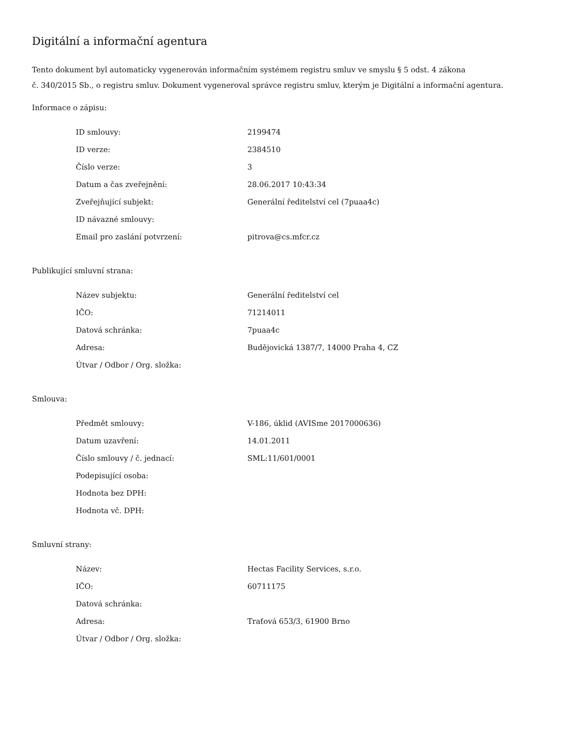Digitální a informační agentura
Tento dokument byl automaticky vygenerován informačním systémem registru smluv ve smyslu § 5 odst. 4 zákona
č. 340/2015 Sb., o registru smluv. Dokument vygeneroval správce registru smluv, kterým je Digitální a informační agentura.
Informace o zápisu:
| ID smlouvy: | 2199474 |
| ID verze: | 2384510 |
| Číslo verze: | 3 |
| Datum a čas zveřejnění: | 28.06.2017 10:43:34 |
| Zveřejňující subjekt: | Generální ředitelství cel (7puaa4c) |
| ID návazné smlouvy: | |
| Email pro zaslání potvrzení: | pitrova@cs.mfcr.cz |
Publikující smluvní strana:
| Název subjektu: | Generální ředitelství cel |
| IČO: | 71214011 |
| Datová schránka: | 7puaa4c |
| Adresa: | Budějovická 1387/7, 14000 Praha 4, CZ |
| Útvar / Odbor / Org. složka: | |
Smlouva:
| Předmět smlouvy: | V-186, úklid (AVISme 2017000636) |
| Datum uzavření: | 14.01.2011 |
| Číslo smlouvy / č. jednací: | SML:11/601/0001 |
| Podepisující osoba: | |
| Hodnota bez DPH: | |
| Hodnota vč. DPH: | |
Smluvní strany:
| Název: | Hectas Facility Services, s.r.o. |
| IČO: | 60711175 |
| Datová schránka: | |
| Adresa: | Traťová 653/3, 61900 Brno |
| Útvar / Odbor / Org. složka: | |